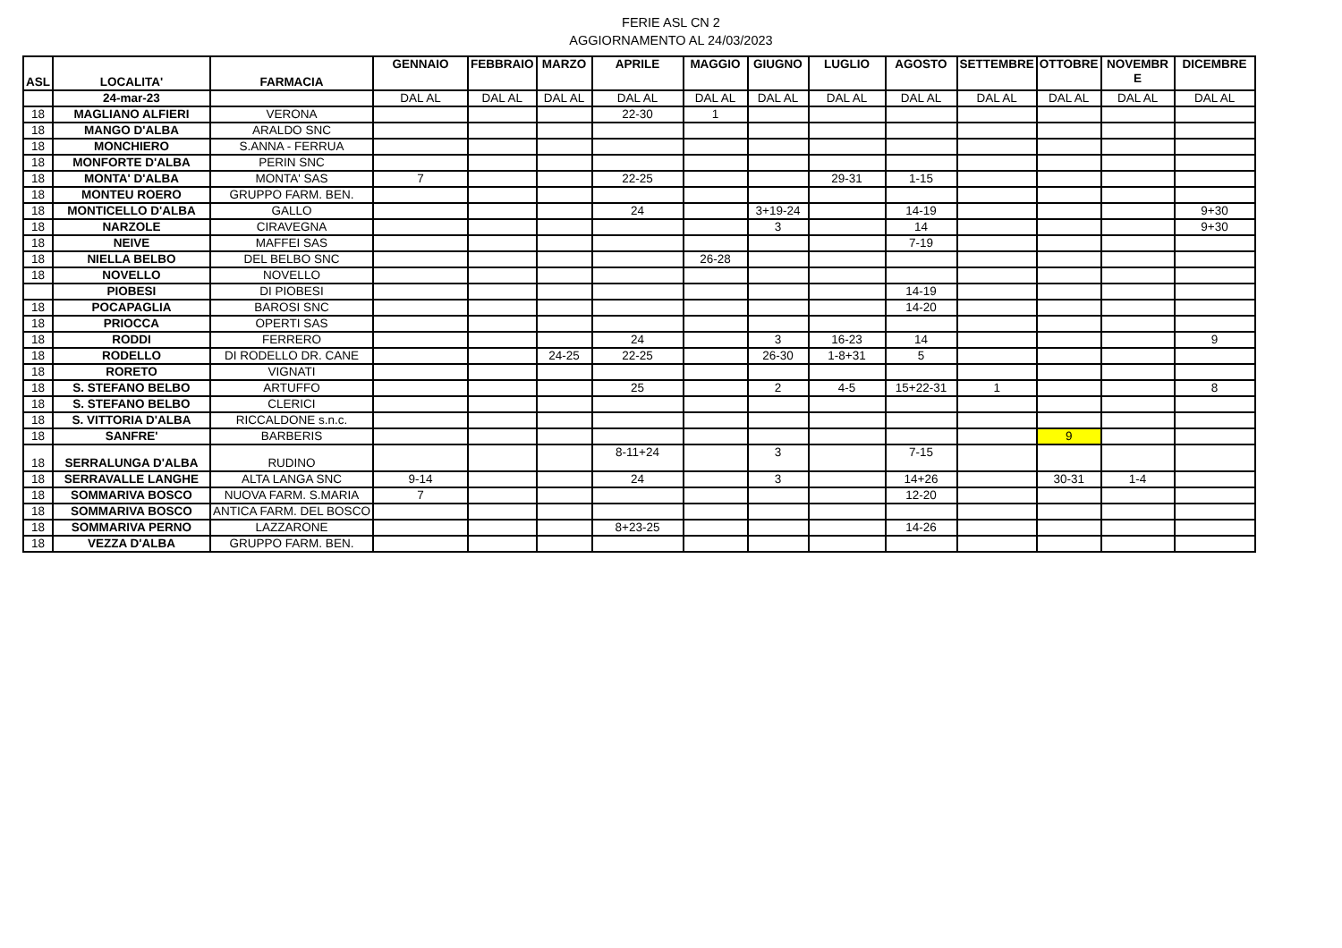FERIE ASL CN 2
AGGIORNAMENTO AL 24/03/2023
| ASL | LOCALITA' | FARMACIA | GENNAIO | FEBBRAIO | MARZO | APRILE | MAGGIO | GIUGNO | LUGLIO | AGOSTO | SETTEMBRE | OTTOBRE | NOVEMBR E | DICEMBRE |
| --- | --- | --- | --- | --- | --- | --- | --- | --- | --- | --- | --- | --- | --- | --- |
| | 24-mar-23 | | DAL AL | DAL AL | DAL AL | DAL AL | DAL AL | DAL AL | DAL AL | DAL AL | DAL AL | DAL AL | DAL AL | DAL AL |
| 18 | MAGLIANO ALFIERI | VERONA | | | | 22-30 | 1 | | | | | | | |
| 18 | MANGO D'ALBA | ARALDO SNC | | | | | | | | | | | | |
| 18 | MONCHIERO | S.ANNA - FERRUA | | | | | | | | | | | | |
| 18 | MONFORTE D'ALBA | PERIN SNC | | | | | | | | | | | | |
| 18 | MONTA' D'ALBA | MONTA' SAS | 7 | | | 22-25 | | | 29-31 | 1-15 | | | | |
| 18 | MONTEU ROERO | GRUPPO FARM. BEN. | | | | | | | | | | | | |
| 18 | MONTICELLO D'ALBA | GALLO | | | | 24 | | 3+19-24 | | 14-19 | | | | 9+30 |
| 18 | NARZOLE | CIRAVEGNA | | | | | | 3 | | 14 | | | | 9+30 |
| 18 | NEIVE | MAFFEI SAS | | | | | | | | 7-19 | | | | |
| 18 | NIELLA BELBO | DEL BELBO SNC | | | | | 26-28 | | | | | | | |
| 18 | NOVELLO | NOVELLO | | | | | | | | | | | | |
| | PIOBESI | DI PIOBESI | | | | | | | | 14-19 | | | | |
| 18 | POCAPAGLIA | BAROSI SNC | | | | | | | | 14-20 | | | | |
| 18 | PRIOCCA | OPERTI SAS | | | | | | | | | | | | |
| 18 | RODDI | FERRERO | | | | 24 | | 3 | 16-23 | 14 | | | | 9 |
| 18 | RODELLO | DI RODELLO DR. CANE | | | 24-25 | 22-25 | | 26-30 | 1-8+31 | 5 | | | | |
| 18 | RORETO | VIGNATI | | | | | | | | | | | | |
| 18 | S. STEFANO BELBO | ARTUFFO | | | | 25 | | 2 | 4-5 | 15+22-31 | 1 | | | 8 |
| 18 | S. STEFANO BELBO | CLERICI | | | | | | | | | | | | |
| 18 | S. VITTORIA D'ALBA | RICCALDONE s.n.c. | | | | | | | | | | | | |
| 18 | SANFRE' | BARBERIS | | | | | | | | | | 9 | | |
| 18 | SERRALUNGA D'ALBA | RUDINO | | | | 8-11+24 | | 3 | | 7-15 | | | | |
| 18 | SERRAVALLE LANGHE | ALTA LANGA SNC | 9-14 | | | 24 | | 3 | | 14+26 | | 30-31 | 1-4 | |
| 18 | SOMMARIVA BOSCO | NUOVA FARM. S.MARIA | 7 | | | | | | | 12-20 | | | | |
| 18 | SOMMARIVA BOSCO | ANTICA FARM. DEL BOSCO | | | | | | | | | | | | |
| 18 | SOMMARIVA PERNO | LAZZARONE | | | | 8+23-25 | | | | 14-26 | | | | |
| 18 | VEZZA D'ALBA | GRUPPO FARM. BEN. | | | | | | | | | | | | |